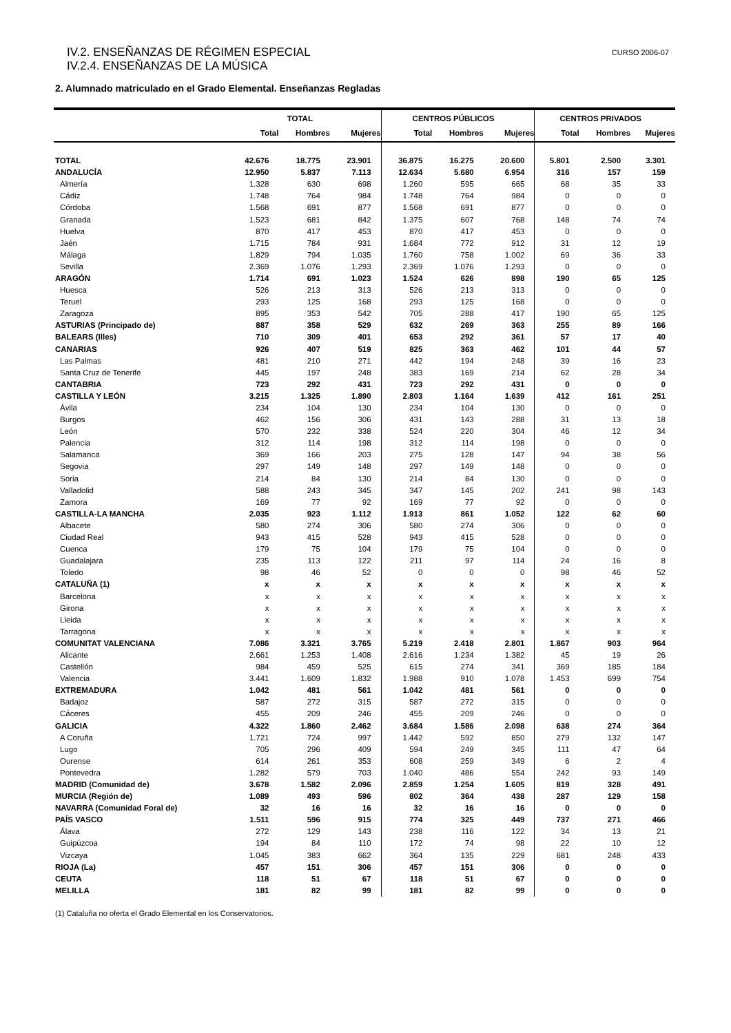IV.2. ENSEÑANZAS DE RÉGIMEN ESPECIAL
IV.2.4. ENSEÑANZAS DE LA MÚSICA
CURSO 2006-07
2. Alumnado matriculado en el Grado Elemental. Enseñanzas Regladas
| | TOTAL | | | CENTROS PÚBLICOS | | | CENTROS PRIVADOS | | |
| --- | --- | --- | --- | --- | --- | --- | --- | --- | --- |
| | Total | Hombres | Mujeres | Total | Hombres | Mujeres | Total | Hombres | Mujeres |
| TOTAL | 42.676 | 18.775 | 23.901 | 36.875 | 16.275 | 20.600 | 5.801 | 2.500 | 3.301 |
| ANDALUCÍA | 12.950 | 5.837 | 7.113 | 12.634 | 5.680 | 6.954 | 316 | 157 | 159 |
| Almería | 1.328 | 630 | 698 | 1.260 | 595 | 665 | 68 | 35 | 33 |
| Cádiz | 1.748 | 764 | 984 | 1.748 | 764 | 984 | 0 | 0 | 0 |
| Córdoba | 1.568 | 691 | 877 | 1.568 | 691 | 877 | 0 | 0 | 0 |
| Granada | 1.523 | 681 | 842 | 1.375 | 607 | 768 | 148 | 74 | 74 |
| Huelva | 870 | 417 | 453 | 870 | 417 | 453 | 0 | 0 | 0 |
| Jaén | 1.715 | 784 | 931 | 1.684 | 772 | 912 | 31 | 12 | 19 |
| Málaga | 1.829 | 794 | 1.035 | 1.760 | 758 | 1.002 | 69 | 36 | 33 |
| Sevilla | 2.369 | 1.076 | 1.293 | 2.369 | 1.076 | 1.293 | 0 | 0 | 0 |
| ARAGÓN | 1.714 | 691 | 1.023 | 1.524 | 626 | 898 | 190 | 65 | 125 |
| Huesca | 526 | 213 | 313 | 526 | 213 | 313 | 0 | 0 | 0 |
| Teruel | 293 | 125 | 168 | 293 | 125 | 168 | 0 | 0 | 0 |
| Zaragoza | 895 | 353 | 542 | 705 | 288 | 417 | 190 | 65 | 125 |
| ASTURIAS (Principado de) | 887 | 358 | 529 | 632 | 269 | 363 | 255 | 89 | 166 |
| BALEARS (Illes) | 710 | 309 | 401 | 653 | 292 | 361 | 57 | 17 | 40 |
| CANARIAS | 926 | 407 | 519 | 825 | 363 | 462 | 101 | 44 | 57 |
| Las Palmas | 481 | 210 | 271 | 442 | 194 | 248 | 39 | 16 | 23 |
| Santa Cruz de Tenerife | 445 | 197 | 248 | 383 | 169 | 214 | 62 | 28 | 34 |
| CANTABRIA | 723 | 292 | 431 | 723 | 292 | 431 | 0 | 0 | 0 |
| CASTILLA Y LEÓN | 3.215 | 1.325 | 1.890 | 2.803 | 1.164 | 1.639 | 412 | 161 | 251 |
| Ávila | 234 | 104 | 130 | 234 | 104 | 130 | 0 | 0 | 0 |
| Burgos | 462 | 156 | 306 | 431 | 143 | 288 | 31 | 13 | 18 |
| León | 570 | 232 | 338 | 524 | 220 | 304 | 46 | 12 | 34 |
| Palencia | 312 | 114 | 198 | 312 | 114 | 198 | 0 | 0 | 0 |
| Salamanca | 369 | 166 | 203 | 275 | 128 | 147 | 94 | 38 | 56 |
| Segovia | 297 | 149 | 148 | 297 | 149 | 148 | 0 | 0 | 0 |
| Soria | 214 | 84 | 130 | 214 | 84 | 130 | 0 | 0 | 0 |
| Valladolid | 588 | 243 | 345 | 347 | 145 | 202 | 241 | 98 | 143 |
| Zamora | 169 | 77 | 92 | 169 | 77 | 92 | 0 | 0 | 0 |
| CASTILLA-LA MANCHA | 2.035 | 923 | 1.112 | 1.913 | 861 | 1.052 | 122 | 62 | 60 |
| Albacete | 580 | 274 | 306 | 580 | 274 | 306 | 0 | 0 | 0 |
| Ciudad Real | 943 | 415 | 528 | 943 | 415 | 528 | 0 | 0 | 0 |
| Cuenca | 179 | 75 | 104 | 179 | 75 | 104 | 0 | 0 | 0 |
| Guadalajara | 235 | 113 | 122 | 211 | 97 | 114 | 24 | 16 | 8 |
| Toledo | 98 | 46 | 52 | 0 | 0 | 0 | 98 | 46 | 52 |
| CATALUÑA (1) | x | x | x | x | x | x | x | x | x |
| Barcelona | x | x | x | x | x | x | x | x | x |
| Girona | x | x | x | x | x | x | x | x | x |
| Lleida | x | x | x | x | x | x | x | x | x |
| Tarragona | x | x | x | x | x | x | x | x | x |
| COMUNITAT VALENCIANA | 7.086 | 3.321 | 3.765 | 5.219 | 2.418 | 2.801 | 1.867 | 903 | 964 |
| Alicante | 2.661 | 1.253 | 1.408 | 2.616 | 1.234 | 1.382 | 45 | 19 | 26 |
| Castellón | 984 | 459 | 525 | 615 | 274 | 341 | 369 | 185 | 184 |
| Valencia | 3.441 | 1.609 | 1.832 | 1.988 | 910 | 1.078 | 1.453 | 699 | 754 |
| EXTREMADURA | 1.042 | 481 | 561 | 1.042 | 481 | 561 | 0 | 0 | 0 |
| Badajoz | 587 | 272 | 315 | 587 | 272 | 315 | 0 | 0 | 0 |
| Cáceres | 455 | 209 | 246 | 455 | 209 | 246 | 0 | 0 | 0 |
| GALICIA | 4.322 | 1.860 | 2.462 | 3.684 | 1.586 | 2.098 | 638 | 274 | 364 |
| A Coruña | 1.721 | 724 | 997 | 1.442 | 592 | 850 | 279 | 132 | 147 |
| Lugo | 705 | 296 | 409 | 594 | 249 | 345 | 111 | 47 | 64 |
| Ourense | 614 | 261 | 353 | 608 | 259 | 349 | 6 | 2 | 4 |
| Pontevedra | 1.282 | 579 | 703 | 1.040 | 486 | 554 | 242 | 93 | 149 |
| MADRID (Comunidad de) | 3.678 | 1.582 | 2.096 | 2.859 | 1.254 | 1.605 | 819 | 328 | 491 |
| MURCIA (Región de) | 1.089 | 493 | 596 | 802 | 364 | 438 | 287 | 129 | 158 |
| NAVARRA (Comunidad Foral de) | 32 | 16 | 16 | 32 | 16 | 16 | 0 | 0 | 0 |
| PAÍS VASCO | 1.511 | 596 | 915 | 774 | 325 | 449 | 737 | 271 | 466 |
| Álava | 272 | 129 | 143 | 238 | 116 | 122 | 34 | 13 | 21 |
| Guipúzcoa | 194 | 84 | 110 | 172 | 74 | 98 | 22 | 10 | 12 |
| Vizcaya | 1.045 | 383 | 662 | 364 | 135 | 229 | 681 | 248 | 433 |
| RIOJA (La) | 457 | 151 | 306 | 457 | 151 | 306 | 0 | 0 | 0 |
| CEUTA | 118 | 51 | 67 | 118 | 51 | 67 | 0 | 0 | 0 |
| MELILLA | 181 | 82 | 99 | 181 | 82 | 99 | 0 | 0 | 0 |
(1) Cataluña no oferta el Grado Elemental en los Conservatorios.